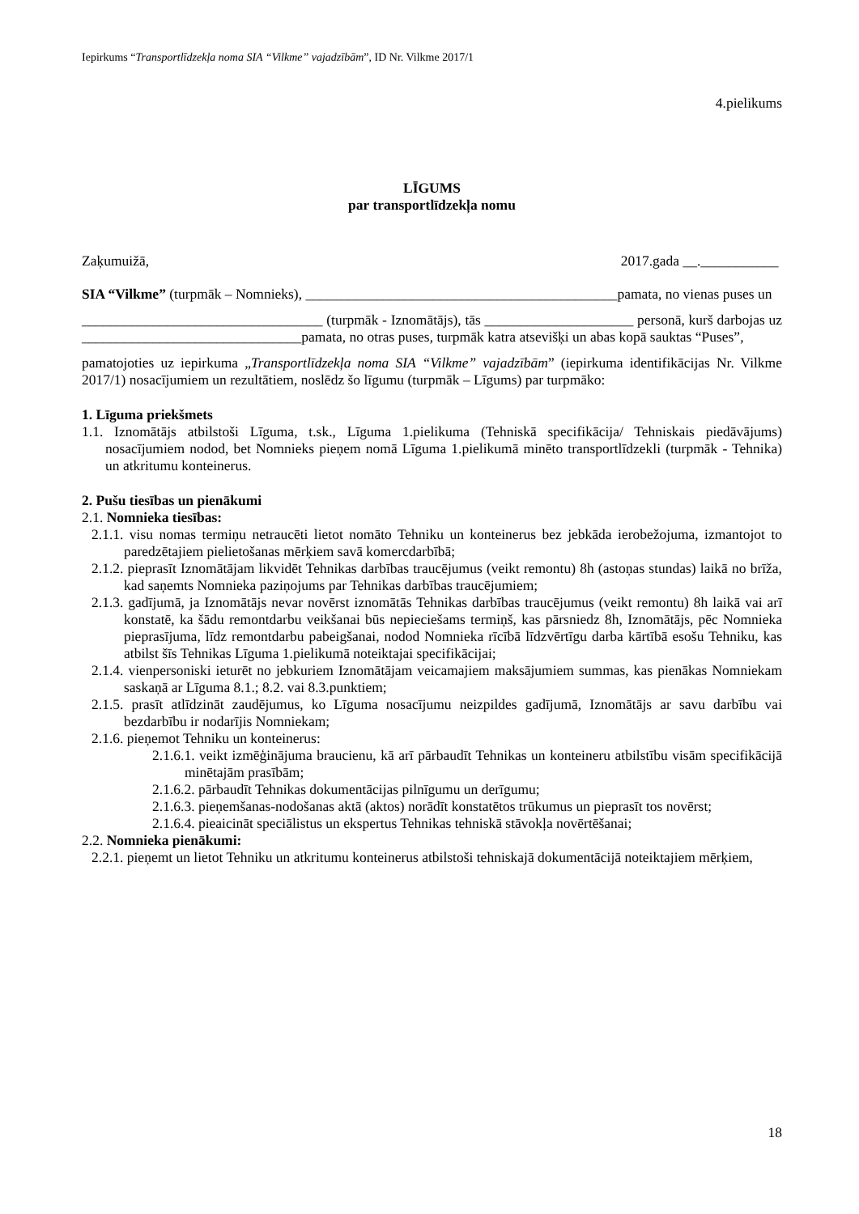Iepirkums “Transportlīdzekļa noma SIA “Vilkme” vajadzībām”, ID Nr. Vilkme 2017/1
4.pielikums
LĪGUMS
par transportlīdzekļa nomu
Zaķumuižā, 2017.gada __.___________
SIA “Vilkme” (turpmāk – Nomnieks), ____________________________________________pamata, no vienas puses un
__________________________________ (turpmāk - Iznomātājs), tās _____________________ personā, kurš darbojas uz _______________________________pamata, no otras puses, turpmāk katra atsevišķi un abas kopā sauktas “Puses”,
pamatojoties uz iepirkuma „Transportlīdzekļa noma SIA “Vilkme” vajadzībām” (iepirkuma identifikācijas Nr. Vilkme 2017/1) nosacījumiem un rezultātiem, noslēdz šo līgumu (turpmāk – Līgums) par turpmāko:
1. Līguma priekšmets
1.1. Iznomātājs atbilstoši Līguma, t.sk., Līguma 1.pielikuma (Tehniskā specifikācija/ Tehniskais piedāvājums) nosacījumiem nodod, bet Nomnieks pieņem nomā Līguma 1.pielikumā minēto transportlīdzekli (turpmāk - Tehnika) un atkritumu konteinerus.
2. Pušu tiesības un pienākumi
2.1. Nomnieka tiesības:
2.1.1. visu nomas termiņu netraucēti lietot nomāto Tehniku un konteinerus bez jebkāda ierobežojuma, izmantojot to paredzētajiem pielietošanas mērķiem savā komercdarbībā;
2.1.2. pieprasīt Iznomātājam likvidēt Tehnikas darbības traucējumus (veikt remontu) 8h (astoņas stundas) laikā no brīža, kad saņemts Nomnieka paziņojums par Tehnikas darbības traucējumiem;
2.1.3. gadījumā, ja Iznomātājs nevar novērst iznomātās Tehnikas darbības traucējumus (veikt remontu) 8h laikā vai arī konstatē, ka šādu remontdarbu veikšanai būs nepieciešams termiņš, kas pārsniedz 8h, Iznomātājs, pēc Nomnieka pieprasījuma, līdz remontdarbu pabeigšanai, nodod Nomnieka rīcībā līdzvērtīgu darba kārtībā esošu Tehniku, kas atbilst šīs Tehnikas Līguma 1.pielikumā noteiktajai specifikācijai;
2.1.4. vienpersoniski ieturēt no jebkuriem Iznomātājam veicamajiem maksājumiem summas, kas pienākas Nomniekam saskaņā ar Līguma 8.1.; 8.2. vai 8.3.punktiem;
2.1.5. prasīt atlīdzināt zaudējumus, ko Līguma nosacījumu neizpildes gadījumā, Iznomātājs ar savu darbību vai bezdarbību ir nodarījis Nomniekam;
2.1.6. pieņemot Tehniku un konteinerus:
2.1.6.1. veikt izmēģinājuma braucienu, kā arī pārbaudīt Tehnikas un konteineru atbilstību visām specifikācijā minētajām prasībām;
2.1.6.2. pārbaudīt Tehnikas dokumentācijas pilnīgumu un derīgumu;
2.1.6.3. pieņemšanas-nodošanas aktā (aktos) norādīt konstatētos trūkumus un pieprasīt tos novērst;
2.1.6.4. pieaicināt speciālistus un ekspertus Tehnikas tehniskā stāvokļa novērtēšanai;
2.2. Nomnieka pienākumi:
2.2.1. pieņemt un lietot Tehniku un atkritumu konteinerus atbilstoši tehniskajā dokumentācijā noteiktajiem mērķiem,
18